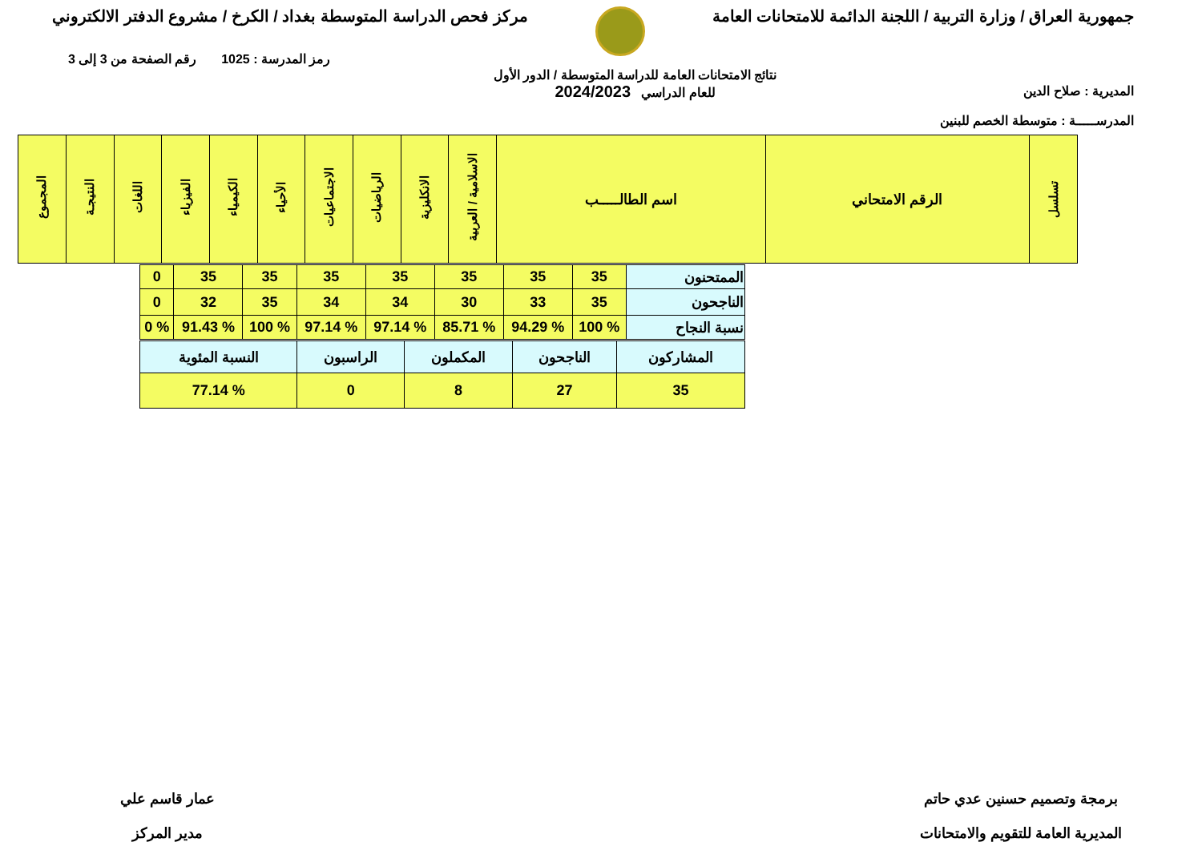جمهورية العراق / وزارة التربية / اللجنة الدائمة للامتحانات العامة
مركز فحص الدراسة المتوسطة بغداد / الكرخ / مشروع الدفتر الالكتروني
المديرية : صلاح الدين
المدرســـــة : متوسطة الخصم للبنين
نتائج الامتحانات العامة للدراسة المتوسطة / الدور الأول
للعام الدراسي 2024/2023
رمز المدرسة : 1025 رقم الصفحة من 3 إلى 3
| تسلسل | الرقم الامتحاني | اسم الطالـــــب | الاسلامية / العربية | الانكليزية | الرياضيات | الاجتماعيات | الأحياء | الكيمياء | الفيزياء | اللغات | النتيجـة | المجموع |
| --- | --- | --- | --- | --- | --- | --- | --- | --- | --- | --- | --- | --- |
| الممتحنون | 35 | 35 | 35 | 35 | 35 | 35 | 35 | 0 |
| الناجحون | 35 | 33 | 30 | 34 | 34 | 35 | 32 | 0 |
| نسبة النجاح | % 100 | % 94.29 | % 85.71 | % 97.14 | % 97.14 | % 100 | % 91.43 | % 0 |
| المشاركون | الناجحون | المكملون | الراسبون | النسبة المئوية |
| 35 | 27 | 8 | 0 | % 77.14 |
برمجة وتصميم حسنين عدي حاتم
المديرية العامة للتقويم والامتحانات
عمار قاسم علي
مدير المركز